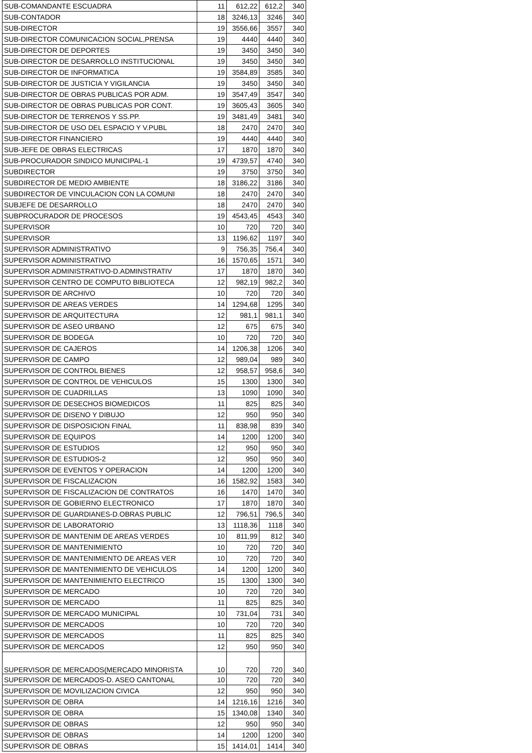| SUB-COMANDANTE ESCUADRA | 11 | 612,22 | 612,2 | 340 |
| SUB-CONTADOR | 18 | 3246,13 | 3246 | 340 |
| SUB-DIRECTOR | 19 | 3556,66 | 3557 | 340 |
| SUB-DIRECTOR COMUNICACION SOCIAL,PRENSA | 19 | 4440 | 4440 | 340 |
| SUB-DIRECTOR DE DEPORTES | 19 | 3450 | 3450 | 340 |
| SUB-DIRECTOR DE DESARROLLO INSTITUCIONAL | 19 | 3450 | 3450 | 340 |
| SUB-DIRECTOR DE INFORMATICA | 19 | 3584,89 | 3585 | 340 |
| SUB-DIRECTOR DE JUSTICIA Y VIGILANCIA | 19 | 3450 | 3450 | 340 |
| SUB-DIRECTOR DE OBRAS PUBLICAS POR ADM. | 19 | 3547,49 | 3547 | 340 |
| SUB-DIRECTOR DE OBRAS PUBLICAS POR CONT. | 19 | 3605,43 | 3605 | 340 |
| SUB-DIRECTOR DE TERRENOS Y SS.PP. | 19 | 3481,49 | 3481 | 340 |
| SUB-DIRECTOR DE USO DEL ESPACIO Y V.PUBL | 18 | 2470 | 2470 | 340 |
| SUB-DIRECTOR FINANCIERO | 19 | 4440 | 4440 | 340 |
| SUB-JEFE DE OBRAS ELECTRICAS | 17 | 1870 | 1870 | 340 |
| SUB-PROCURADOR SINDICO MUNICIPAL-1 | 19 | 4739,57 | 4740 | 340 |
| SUBDIRECTOR | 19 | 3750 | 3750 | 340 |
| SUBDIRECTOR DE MEDIO AMBIENTE | 18 | 3186,22 | 3186 | 340 |
| SUBDIRECTOR DE VINCULACION CON LA COMUNI | 18 | 2470 | 2470 | 340 |
| SUBJEFE DE DESARROLLO | 18 | 2470 | 2470 | 340 |
| SUBPROCURADOR DE PROCESOS | 19 | 4543,45 | 4543 | 340 |
| SUPERVISOR | 10 | 720 | 720 | 340 |
| SUPERVISOR | 13 | 1196,62 | 1197 | 340 |
| SUPERVISOR ADMINISTRATIVO | 9 | 756,35 | 756,4 | 340 |
| SUPERVISOR ADMINISTRATIVO | 16 | 1570,65 | 1571 | 340 |
| SUPERVISOR ADMINISTRATIVO-D.ADMINSTRATIV | 17 | 1870 | 1870 | 340 |
| SUPERVISOR CENTRO DE COMPUTO BIBLIOTECA | 12 | 982,19 | 982,2 | 340 |
| SUPERVISOR DE ARCHIVO | 10 | 720 | 720 | 340 |
| SUPERVISOR DE AREAS VERDES | 14 | 1294,68 | 1295 | 340 |
| SUPERVISOR DE ARQUITECTURA | 12 | 981,1 | 981,1 | 340 |
| SUPERVISOR DE ASEO URBANO | 12 | 675 | 675 | 340 |
| SUPERVISOR DE BODEGA | 10 | 720 | 720 | 340 |
| SUPERVISOR DE CAJEROS | 14 | 1206,38 | 1206 | 340 |
| SUPERVISOR DE CAMPO | 12 | 989,04 | 989 | 340 |
| SUPERVISOR DE CONTROL BIENES | 12 | 958,57 | 958,6 | 340 |
| SUPERVISOR DE CONTROL DE VEHICULOS | 15 | 1300 | 1300 | 340 |
| SUPERVISOR DE CUADRILLAS | 13 | 1090 | 1090 | 340 |
| SUPERVISOR DE DESECHOS BIOMEDICOS | 11 | 825 | 825 | 340 |
| SUPERVISOR DE DISENO Y DIBUJO | 12 | 950 | 950 | 340 |
| SUPERVISOR DE DISPOSICION FINAL | 11 | 838,98 | 839 | 340 |
| SUPERVISOR DE EQUIPOS | 14 | 1200 | 1200 | 340 |
| SUPERVISOR DE ESTUDIOS | 12 | 950 | 950 | 340 |
| SUPERVISOR DE ESTUDIOS-2 | 12 | 950 | 950 | 340 |
| SUPERVISOR DE EVENTOS Y OPERACION | 14 | 1200 | 1200 | 340 |
| SUPERVISOR DE FISCALIZACION | 16 | 1582,92 | 1583 | 340 |
| SUPERVISOR DE FISCALIZACION DE CONTRATOS | 16 | 1470 | 1470 | 340 |
| SUPERVISOR DE GOBIERNO ELECTRONICO | 17 | 1870 | 1870 | 340 |
| SUPERVISOR DE GUARDIANES-D.OBRAS PUBLIC | 12 | 796,51 | 796,5 | 340 |
| SUPERVISOR DE LABORATORIO | 13 | 1118,36 | 1118 | 340 |
| SUPERVISOR DE MANTENIM DE AREAS VERDES | 10 | 811,99 | 812 | 340 |
| SUPERVISOR DE MANTENIMIENTO | 10 | 720 | 720 | 340 |
| SUPERVISOR DE MANTENIMIENTO DE AREAS VER | 10 | 720 | 720 | 340 |
| SUPERVISOR DE MANTENIMIENTO DE VEHICULOS | 14 | 1200 | 1200 | 340 |
| SUPERVISOR DE MANTENIMIENTO ELECTRICO | 15 | 1300 | 1300 | 340 |
| SUPERVISOR DE MERCADO | 10 | 720 | 720 | 340 |
| SUPERVISOR DE MERCADO | 11 | 825 | 825 | 340 |
| SUPERVISOR DE MERCADO MUNICIPAL | 10 | 731,04 | 731 | 340 |
| SUPERVISOR DE MERCADOS | 10 | 720 | 720 | 340 |
| SUPERVISOR DE MERCADOS | 11 | 825 | 825 | 340 |
| SUPERVISOR DE MERCADOS | 12 | 950 | 950 | 340 |
| SUPERVISOR DE MERCADOS(MERCADO MINORISTA | 10 | 720 | 720 | 340 |
| SUPERVISOR DE MERCADOS-D. ASEO CANTONAL | 10 | 720 | 720 | 340 |
| SUPERVISOR DE MOVILIZACION CIVICA | 12 | 950 | 950 | 340 |
| SUPERVISOR DE OBRA | 14 | 1216,16 | 1216 | 340 |
| SUPERVISOR DE OBRA | 15 | 1340,08 | 1340 | 340 |
| SUPERVISOR DE OBRAS | 12 | 950 | 950 | 340 |
| SUPERVISOR DE OBRAS | 14 | 1200 | 1200 | 340 |
| SUPERVISOR DE OBRAS | 15 | 1414,01 | 1414 | 340 |